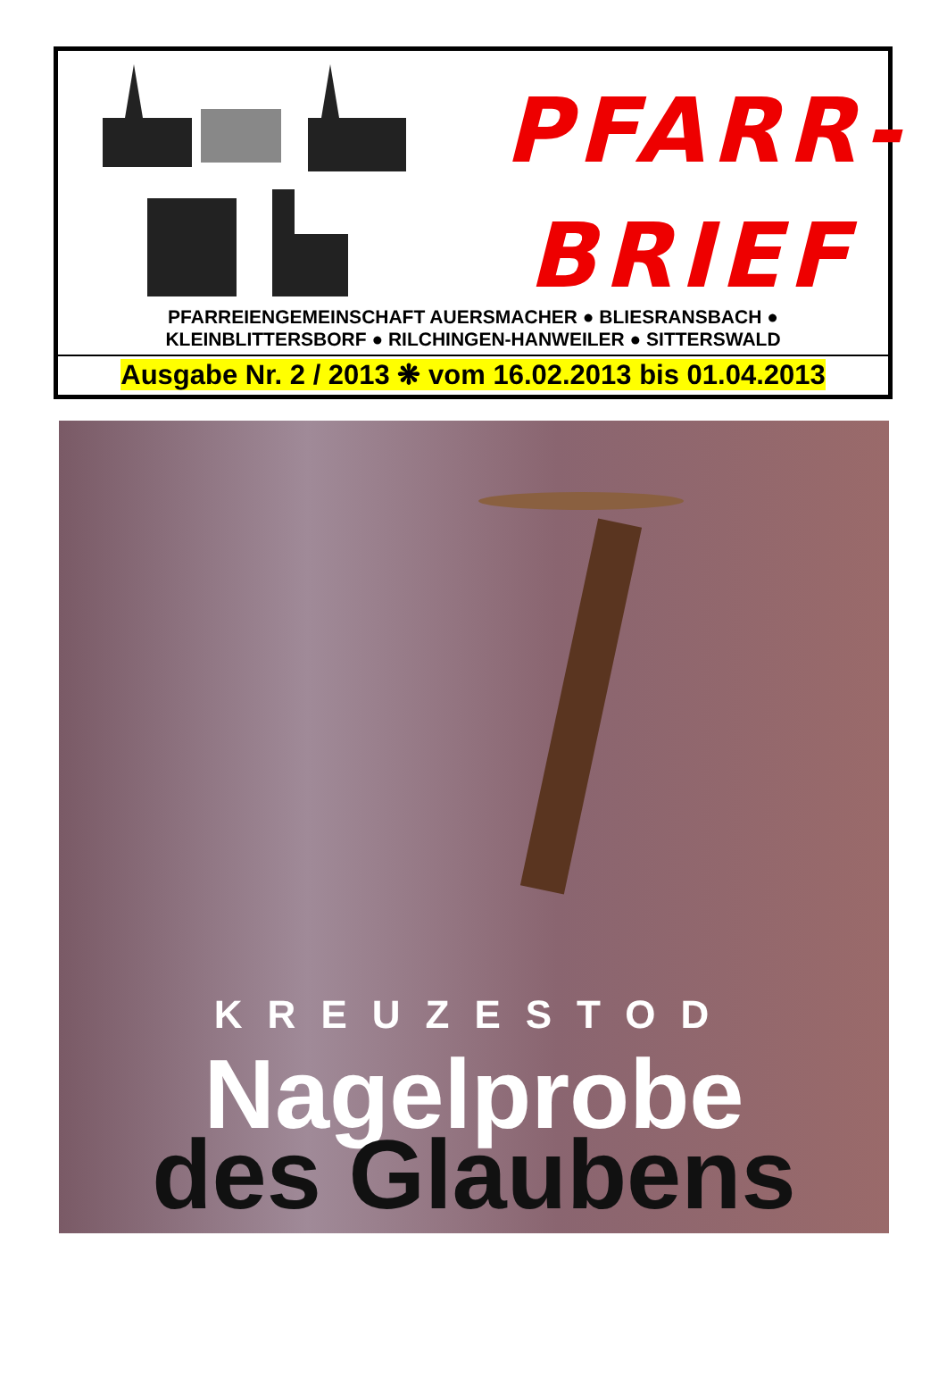PFARR-
BRIEF
PFARREIENGEMEINSCHAFT AUERSMACHER ● BLIESRANSBACH ●
KLEINBLITTERSBORF ● RILCHINGEN-HANWEILER ● SITTERSWALD
Ausgabe Nr. 2 / 2013 ❋ vom 16.02.2013 bis 01.04.2013
KREUZESTOD
Nagelprobe
des Glaubens